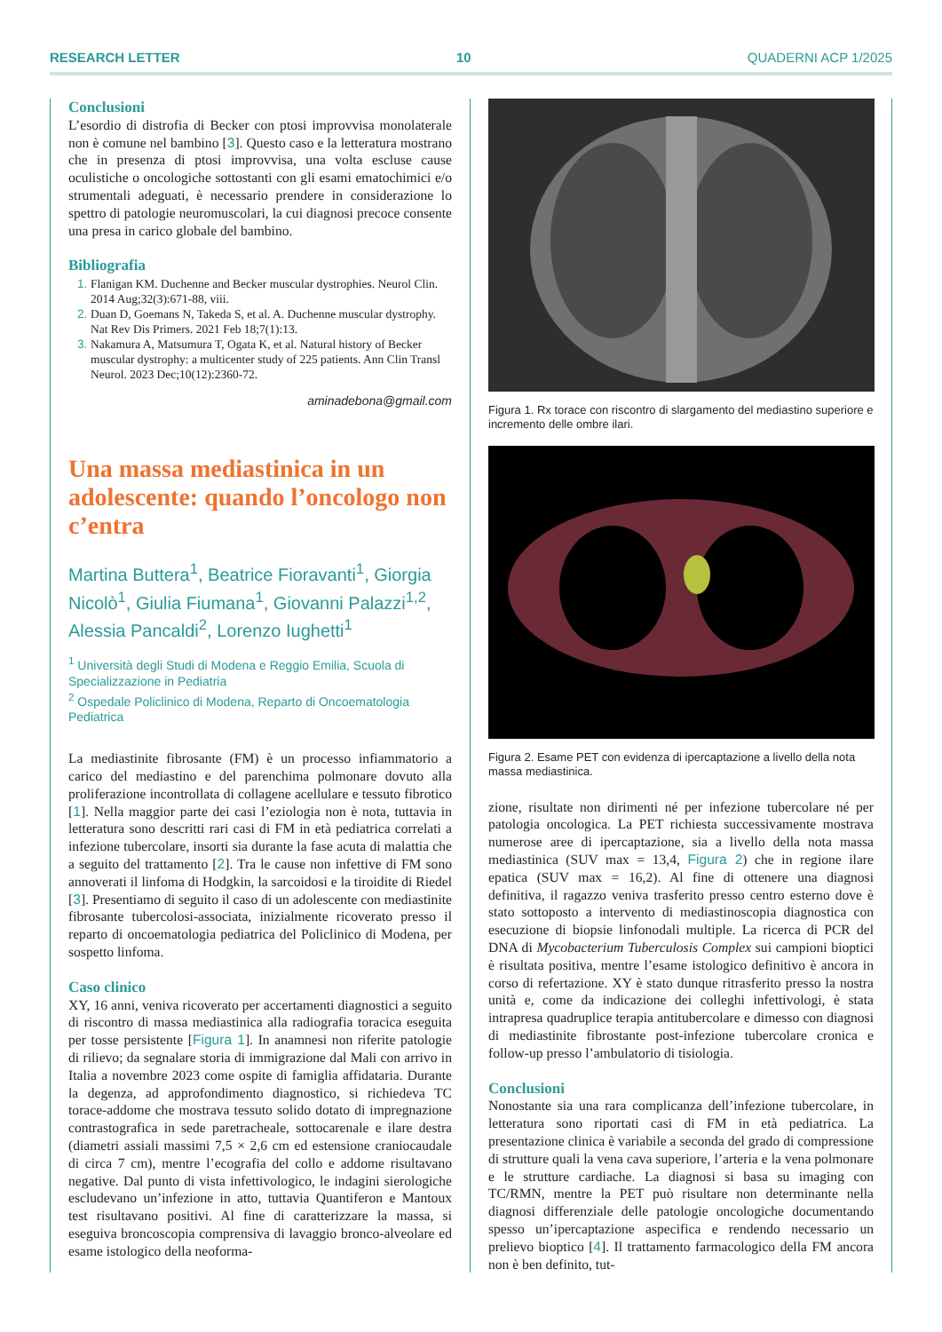RESEARCH LETTER 10 QUADERNI ACP 1/2025
Conclusioni
L’esordio di distrofia di Becker con ptosi improvvisa monolaterale non è comune nel bambino [3]. Questo caso e la letteratura mostrano che in presenza di ptosi improvvisa, una volta escluse cause oculistiche o oncologiche sottostanti con gli esami ematochimici e/o strumentali adeguati, è necessario prendere in considerazione lo spettro di patologie neuromuscolari, la cui diagnosi precoce consente una presa in carico globale del bambino.
Bibliografia
Flanigan KM. Duchenne and Becker muscular dystrophies. Neurol Clin. 2014 Aug;32(3):671-88, viii.
Duan D, Goemans N, Takeda S, et al. A. Duchenne muscular dystrophy. Nat Rev Dis Primers. 2021 Feb 18;7(1):13.
Nakamura A, Matsumura T, Ogata K, et al. Natural history of Becker muscular dystrophy: a multicenter study of 225 patients. Ann Clin Transl Neurol. 2023 Dec;10(12):2360-72.
aminadebona@gmail.com
Una massa mediastinica in un adolescente: quando l’oncologo non c’entra
Martina Buttera<sup>1</sup>, Beatrice Fioravanti<sup>1</sup>, Giorgia Nicolò<sup>1</sup>, Giulia Fiumana<sup>1</sup>, Giovanni Palazzi<sup>1,2</sup>, Alessia Pancaldi<sup>2</sup>, Lorenzo Iughetti<sup>1</sup>
<sup>1</sup> Università degli Studi di Modena e Reggio Emilia, Scuola di Specializzazione in Pediatria
<sup>2</sup> Ospedale Policlinico di Modena, Reparto di Oncoematologia Pediatrica
La mediastinite fibrosante (FM) è un processo infiammatorio a carico del mediastino e del parenchima polmonare dovuto alla proliferazione incontrollata di collagene acellulare e tessuto fibrotico [1]. Nella maggior parte dei casi l’eziologia non è nota, tuttavia in letteratura sono descritti rari casi di FM in età pediatrica correlati a infezione tubercolare, insorti sia durante la fase acuta di malattia che a seguito del trattamento [2]. Tra le cause non infettive di FM sono annoverati il linfoma di Hodgkin, la sarcoidosi e la tiroidite di Riedel [3]. Presentiamo di seguito il caso di un adolescente con mediastinite fibrosante tubercolosi-associata, inizialmente ricoverato presso il reparto di oncoematologia pediatrica del Policlinico di Modena, per sospetto linfoma.
Caso clinico
XY, 16 anni, veniva ricoverato per accertamenti diagnostici a seguito di riscontro di massa mediastinica alla radiografia toracica eseguita per tosse persistente [Figura 1]. In anamnesi non riferite patologie di rilievo; da segnalare storia di immigrazione dal Mali con arrivo in Italia a novembre 2023 come ospite di famiglia affidataria. Durante la degenza, ad approfondimento diagnostico, si richiedeva TC torace-addome che mostrava tessuto solido dotato di impregnazione contrastografica in sede paretracheale, sottocarenale e ilare destra (diametri assiali massimi 7,5 × 2,6 cm ed estensione craniocaudale di circa 7 cm), mentre l’ecografia del collo e addome risultavano negative. Dal punto di vista infettivologico, le indagini sierologiche escludevano un’infezione in atto, tuttavia Quantiferon e Mantoux test risultavano positivi. Al fine di caratterizzare la massa, si eseguiva broncoscopia comprensiva di lavaggio bronco-alveolare ed esame istologico della neoforma-
Figura 1. Rx torace con riscontro di slargamento del mediastino superiore e incremento delle ombre ilari.
Figura 2. Esame PET con evidenza di ipercaptazione a livello della nota massa mediastinica.
zione, risultate non dirimenti né per infezione tubercolare né per patologia oncologica. La PET richiesta successivamente mostrava numerose aree di ipercaptazione, sia a livello della nota massa mediastinica (SUV max = 13,4, Figura 2) che in regione ilare epatica (SUV max = 16,2). Al fine di ottenere una diagnosi definitiva, il ragazzo veniva trasferito presso centro esterno dove è stato sottoposto a intervento di mediastinoscopia diagnostica con esecuzione di biopsie linfonodali multiple. La ricerca di PCR del DNA di Mycobacterium Tuberculosis Complex sui campioni bioptici è risultata positiva, mentre l’esame istologico definitivo è ancora in corso di refertazione. XY è stato dunque ritrasferito presso la nostra unità e, come da indicazione dei colleghi infettivologi, è stata intrapresa quadruplice terapia antitubercolare e dimesso con diagnosi di mediastinite fibrostante post-infezione tubercolare cronica e follow-up presso l’ambulatorio di tisiologia.
Conclusioni
Nonostante sia una rara complicanza dell’infezione tubercolare, in letteratura sono riportati casi di FM in età pediatrica. La presentazione clinica è variabile a seconda del grado di compressione di strutture quali la vena cava superiore, l’arteria e la vena polmonare e le strutture cardiache. La diagnosi si basa su imaging con TC/RMN, mentre la PET può risultare non determinante nella diagnosi differenziale delle patologie oncologiche documentando spesso un’ipercaptazione aspecifica e rendendo necessario un prelievo bioptico [4]. Il trattamento farmacologico della FM ancora non è ben definito, tut-